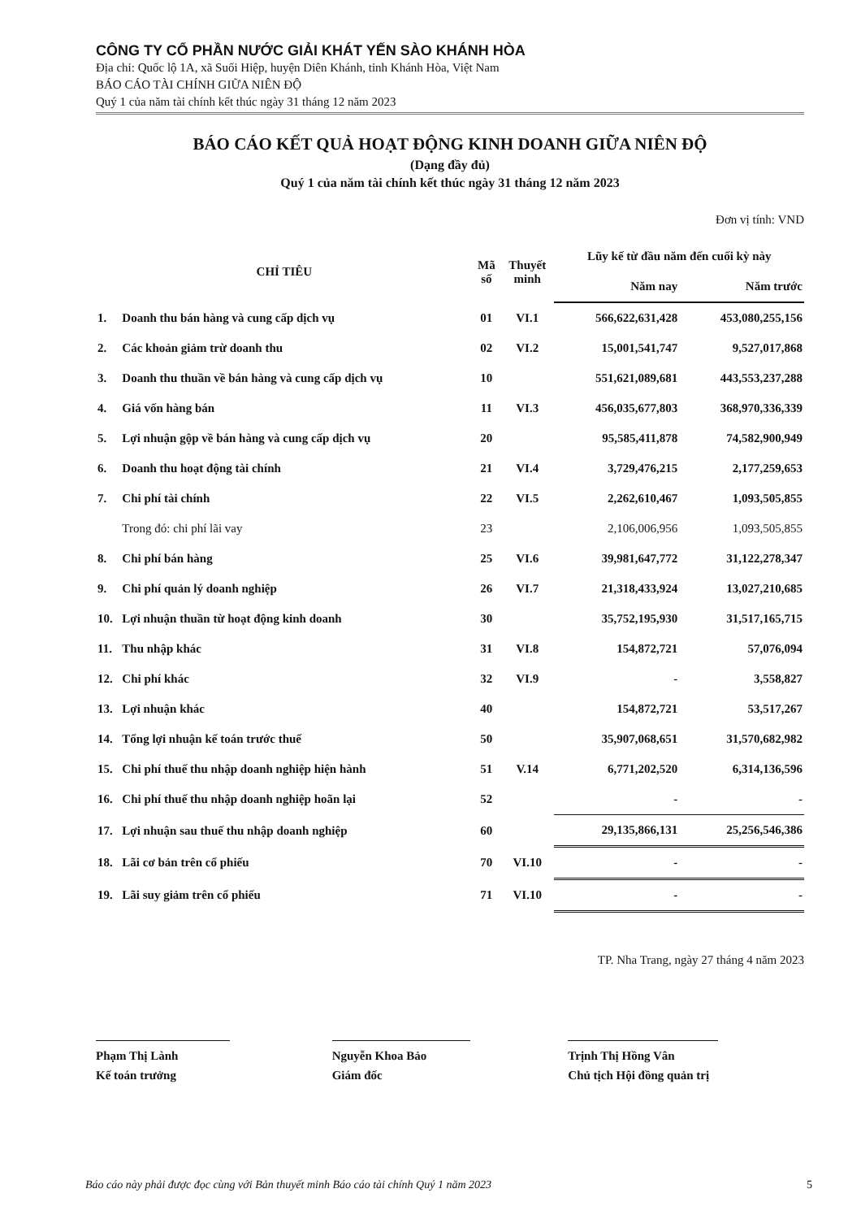CÔNG TY CỔ PHẦN NƯỚC GIẢI KHÁT YẾN SÀO KHÁNH HÒA
Địa chỉ: Quốc lộ 1A, xã Suối Hiệp, huyện Diên Khánh, tỉnh Khánh Hòa, Việt Nam
BÁO CÁO TÀI CHÍNH GIỮA NIÊN ĐỘ
Quý 1 của năm tài chính kết thúc ngày 31 tháng 12 năm 2023
BÁO CÁO KẾT QUẢ HOẠT ĐỘNG KINH DOANH GIỮA NIÊN ĐỘ
(Dạng đầy đủ)
Quý 1 của năm tài chính kết thúc ngày 31 tháng 12 năm 2023
Đơn vị tính: VND
| CHỈ TIÊU | | Mã số | Thuyết minh | Lũy kế từ đầu năm đến cuối kỳ này | |
| --- | --- | --- | --- | --- | --- |
| | | | | Năm nay | Năm trước |
| 1. | Doanh thu bán hàng và cung cấp dịch vụ | 01 | VI.1 | 566,622,631,428 | 453,080,255,156 |
| 2. | Các khoản giảm trừ doanh thu | 02 | VI.2 | 15,001,541,747 | 9,527,017,868 |
| 3. | Doanh thu thuần về bán hàng và cung cấp dịch vụ | 10 | | 551,621,089,681 | 443,553,237,288 |
| 4. | Giá vốn hàng bán | 11 | VI.3 | 456,035,677,803 | 368,970,336,339 |
| 5. | Lợi nhuận gộp về bán hàng và cung cấp dịch vụ | 20 | | 95,585,411,878 | 74,582,900,949 |
| 6. | Doanh thu hoạt động tài chính | 21 | VI.4 | 3,729,476,215 | 2,177,259,653 |
| 7. | Chi phí tài chính | 22 | VI.5 | 2,262,610,467 | 1,093,505,855 |
| | Trong đó: chi phí lãi vay | 23 | | 2,106,006,956 | 1,093,505,855 |
| 8. | Chi phí bán hàng | 25 | VI.6 | 39,981,647,772 | 31,122,278,347 |
| 9. | Chi phí quản lý doanh nghiệp | 26 | VI.7 | 21,318,433,924 | 13,027,210,685 |
| 10. | Lợi nhuận thuần từ hoạt động kinh doanh | 30 | | 35,752,195,930 | 31,517,165,715 |
| 11. | Thu nhập khác | 31 | VI.8 | 154,872,721 | 57,076,094 |
| 12. | Chi phí khác | 32 | VI.9 | - | 3,558,827 |
| 13. | Lợi nhuận khác | 40 | | 154,872,721 | 53,517,267 |
| 14. | Tổng lợi nhuận kế toán trước thuế | 50 | | 35,907,068,651 | 31,570,682,982 |
| 15. | Chi phí thuế thu nhập doanh nghiệp hiện hành | 51 | V.14 | 6,771,202,520 | 6,314,136,596 |
| 16. | Chi phí thuế thu nhập doanh nghiệp hoãn lại | 52 | | - | - |
| 17. | Lợi nhuận sau thuế thu nhập doanh nghiệp | 60 | | 29,135,866,131 | 25,256,546,386 |
| 18. | Lãi cơ bản trên cổ phiếu | 70 | VI.10 | - | - |
| 19. | Lãi suy giảm trên cổ phiếu | 71 | VI.10 | - | - |
TP. Nha Trang, ngày 27 tháng 4 năm 2023
Phạm Thị Lành
Kế toán trưởng
Nguyễn Khoa Bảo
Giám đốc
Trịnh Thị Hồng Vân
Chủ tịch Hội đồng quản trị
Báo cáo này phải được đọc cùng với Bản thuyết minh Báo cáo tài chính Quý 1 năm 2023 5